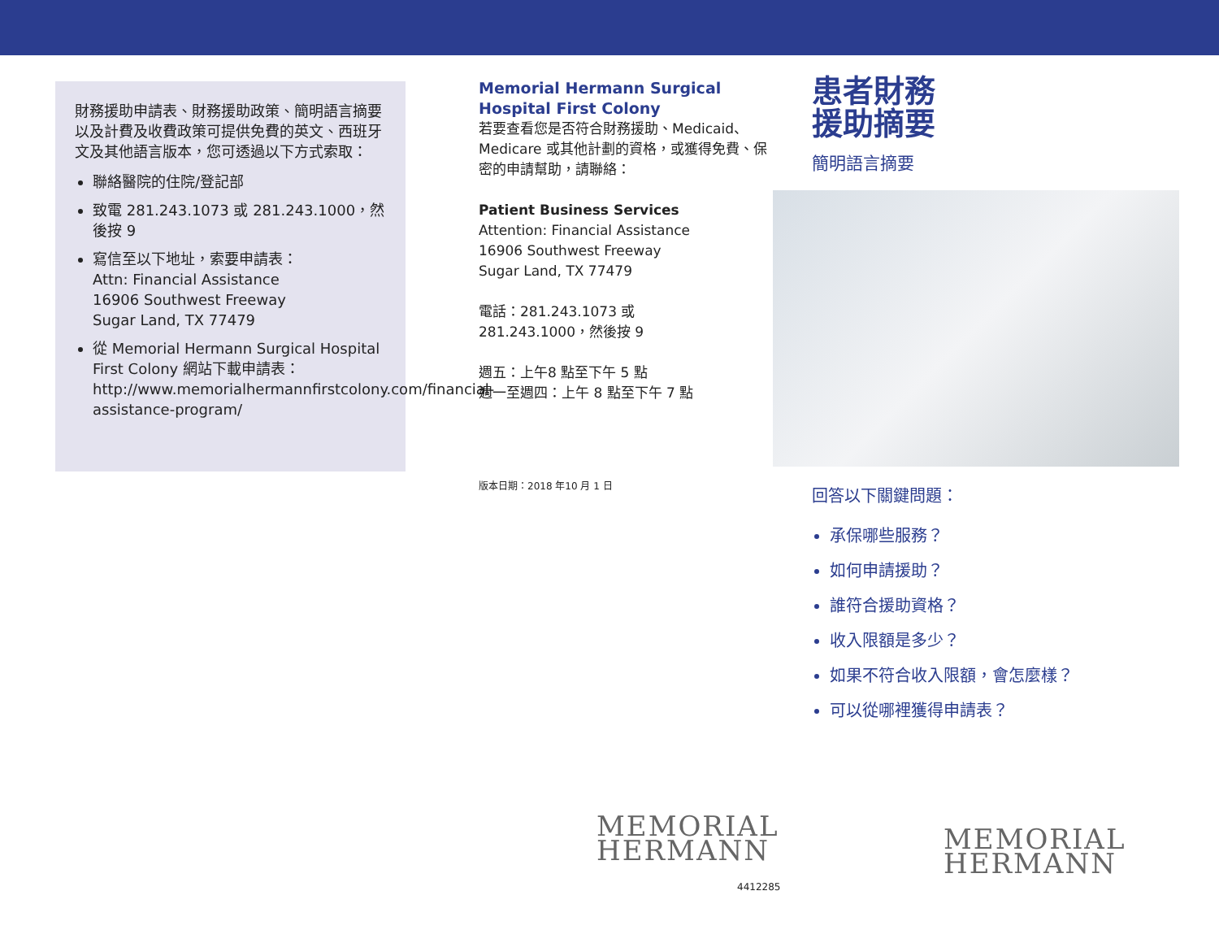財務援助申請表、財務援助政策、簡明語言摘要以及計費及收費政策可提供免費的英文、西班牙文及其他語言版本，您可透過以下方式索取：
聯絡醫院的住院/登記部
致電 281.243.1073 或 281.243.1000，然後按 9
寫信至以下地址，索要申請表：
Attn: Financial Assistance
16906 Southwest Freeway
Sugar Land, TX 77479
從 Memorial Hermann Surgical Hospital First Colony 網站下載申請表：
http://www.memorialhermannfirstcolony.com/financial-assistance-program/
Memorial Hermann Surgical Hospital First Colony
若要查看您是否符合財務援助、Medicaid、Medicare 或其他計劃的資格，或獲得免費、保密的申請幫助，請聯絡：
Patient Business Services
Attention: Financial Assistance
16906 Southwest Freeway
Sugar Land, TX 77479
電話：281.243.1073 或
281.243.1000，然後按 9
週五：上午8 點至下午 5 點
週一至週四：上午 8 點至下午 7 點
版本日期：2018 年10 月 1 日
MEMORIAL
HERMANN
4412285
患者財務
援助摘要
簡明語言摘要
回答以下關鍵問題：
承保哪些服務？
如何申請援助？
誰符合援助資格？
收入限額是多少？
如果不符合收入限額，會怎麼樣？
可以從哪裡獲得申請表？
MEMORIAL
HERMANN